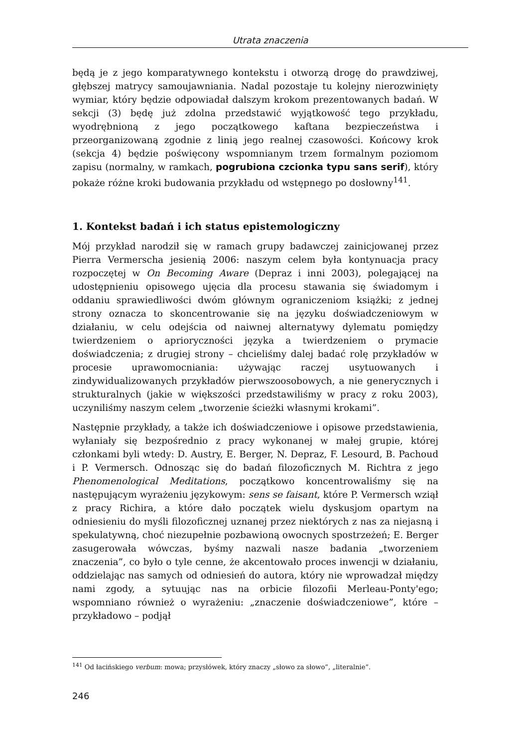Utrata znaczenia
będą je z jego komparatywnego kontekstu i otworzą drogę do prawdziwej, głębszej matrycy samoujawniania. Nadal pozostaje tu kolejny nierozwinięty wymiar, który będzie odpowiadał dalszym krokom prezentowanych badań. W sekcji (3) będę już zdolna przedstawić wyjątkowość tego przykładu, wyodrębnioną z jego początkowego kaftana bezpieczeństwa i przeorganizowaną zgodnie z linią jego realnej czasowości. Końcowy krok (sekcja 4) będzie poświęcony wspomnianym trzem formalnym poziomom zapisu (normalny, w ramkach, pogrubiona czcionka typu sans serif), który pokaże różne kroki budowania przykładu od wstępnego po dosłowny<sup>141</sup>.
1. Kontekst badań i ich status epistemologiczny
Mój przykład narodził się w ramach grupy badawczej zainicjowanej przez Pierra Vermerscha jesienią 2006: naszym celem była kontynuacja pracy rozpoczętej w On Becoming Aware (Depraz i inni 2003), polegającej na udostępnieniu opisowego ujęcia dla procesu stawania się świadomym i oddaniu sprawiedliwości dwóm głównym ograniczeniom książki; z jednej strony oznacza to skoncentrowanie się na języku doświadczeniowym w działaniu, w celu odejścia od naiwnej alternatywy dylematu pomiędzy twierdzeniem o aprioryczności języka a twierdzeniem o prymacie doświadczenia; z drugiej strony – chcieliśmy dalej badać rolę przykładów w procesie uprawomocniania: używając raczej usytuowanych i zindywidualizowanych przykładów pierwszoosobowych, a nie generycznych i strukturalnych (jakie w większości przedstawiliśmy w pracy z roku 2003), uczyniliśmy naszym celem „tworzenie ścieżki własnymi krokami”.
Następnie przykłady, a także ich doświadczeniowe i opisowe przedstawienia, wyłaniały się bezpośrednio z pracy wykonanej w małej grupie, której członkami byli wtedy: D. Austry, E. Berger, N. Depraz, F. Lesourd, B. Pachoud i P. Vermersch. Odnosząc się do badań filozoficznych M. Richtra z jego Phenomenological Meditations, początkowo koncentrowaliśmy się na następującym wyrażeniu językowym: sens se faisant, które P. Vermersch wziął z pracy Richira, a które dało początek wielu dyskusjom opartym na odniesieniu do myśli filozoficznej uznanej przez niektórych z nas za niejasną i spekulatywną, choć niezupełnie pozbawioną owocnych spostrzeżeń; E. Berger zasugerowała wówczas, byśmy nazwali nasze badania „tworzeniem znaczenia”, co było o tyle cenne, że akcentowało proces inwencji w działaniu, oddzielając nas samych od odniesień do autora, który nie wprowadzał między nami zgody, a sytuując nas na orbicie filozofii Merleau-Ponty'ego; wspomniano również o wyrażeniu: „znaczenie doświadczeniowe”, które – przykładowo – podjął
<sup>141</sup> Od łacińskiego verbum: mowa; przysłówek, który znaczy „słowo za słowo”, „literalnie”.
246